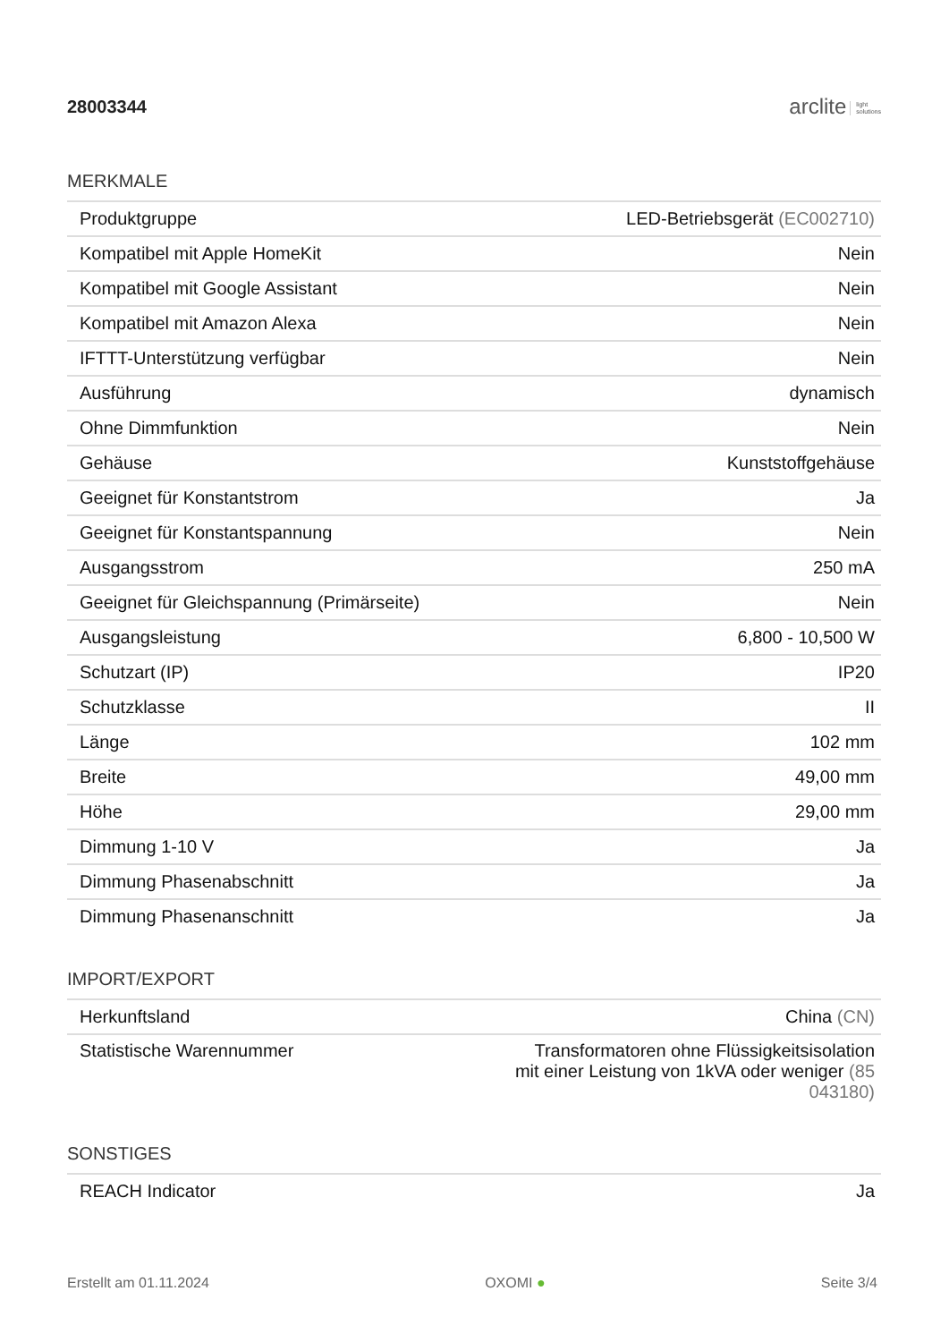28003344
arclite light
solutions
MERKMALE
| Produktgruppe | LED-Betriebsgerät (EC002710) |
| Kompatibel mit Apple HomeKit | Nein |
| Kompatibel mit Google Assistant | Nein |
| Kompatibel mit Amazon Alexa | Nein |
| IFTTT-Unterstützung verfügbar | Nein |
| Ausführung | dynamisch |
| Ohne Dimmfunktion | Nein |
| Gehäuse | Kunststoffgehäuse |
| Geeignet für Konstantstrom | Ja |
| Geeignet für Konstantspannung | Nein |
| Ausgangsstrom | 250 mA |
| Geeignet für Gleichspannung (Primärseite) | Nein |
| Ausgangsleistung | 6,800 - 10,500 W |
| Schutzart (IP) | IP20 |
| Schutzklasse | II |
| Länge | 102 mm |
| Breite | 49,00 mm |
| Höhe | 29,00 mm |
| Dimmung 1-10 V | Ja |
| Dimmung Phasenabschnitt | Ja |
| Dimmung Phasenanschnitt | Ja |
IMPORT/EXPORT
| Herkunftsland | China (CN) |
| Statistische Warennummer | Transformatoren ohne Flüssigkeitsisolation mit einer Leistung von 1kVA oder weniger (85 043180) |
SONSTIGES
| REACH Indicator | Ja |
Erstellt am 01.11.2024 OXOMI ● Seite 3/4